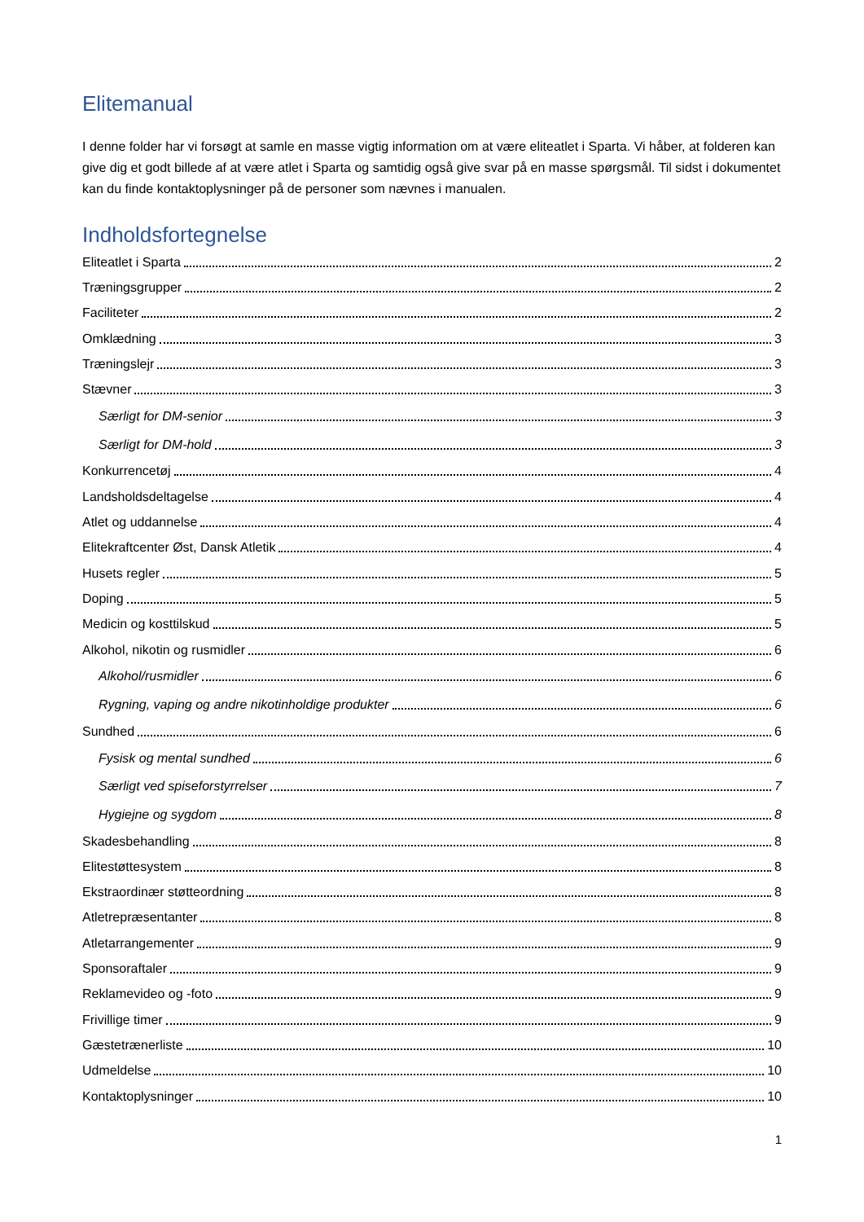Elitemanual
I denne folder har vi forsøgt at samle en masse vigtig information om at være eliteatlet i Sparta. Vi håber, at folderen kan give dig et godt billede af at være atlet i Sparta og samtidig også give svar på en masse spørgsmål. Til sidst i dokumentet kan du finde kontaktoplysninger på de personer som nævnes i manualen.
Indholdsfortegnelse
Eliteatlet i Sparta 2
Træningsgrupper 2
Faciliteter 2
Omklædning 3
Træningslejr 3
Stævner 3
Særligt for DM-senior 3
Særligt for DM-hold 3
Konkurrencetøj 4
Landsholdsdeltagelse 4
Atlet og uddannelse 4
Elitekraftcenter Øst, Dansk Atletik 4
Husets regler 5
Doping 5
Medicin og kosttilskud 5
Alkohol, nikotin og rusmidler 6
Alkohol/rusmidler 6
Rygning, vaping og andre nikotinholdige produkter 6
Sundhed 6
Fysisk og mental sundhed 6
Særligt ved spiseforstyrrelser 7
Hygiejne og sygdom 8
Skadesbehandling 8
Elitestøttesystem 8
Ekstraordinær støtteordning 8
Atletrepræsentanter 8
Atletarrangementer 9
Sponsoraftaler 9
Reklamevideo og -foto 9
Frivillige timer 9
Gæstetrænerliste 10
Udmeldelse 10
Kontaktoplysninger 10
1